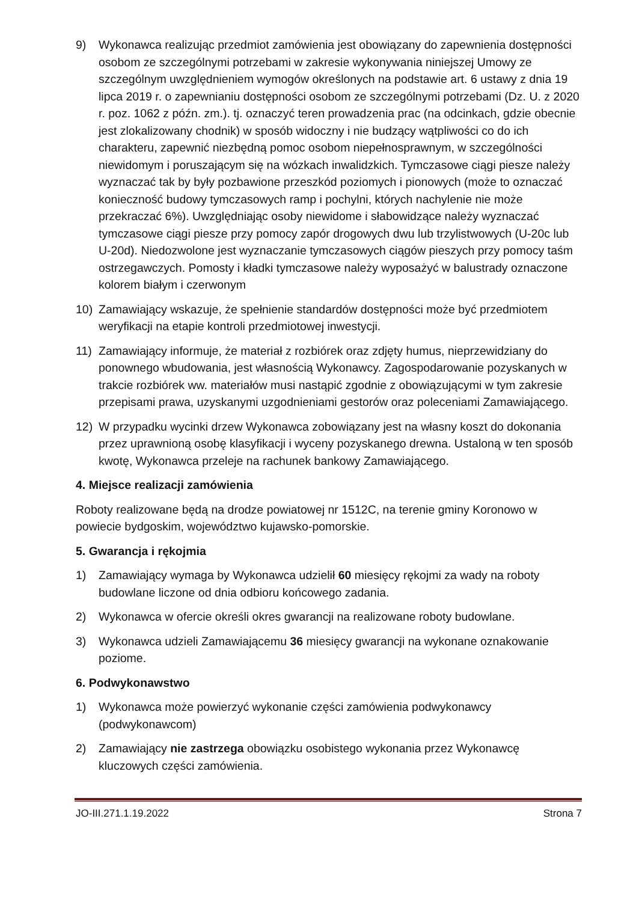9) Wykonawca realizując przedmiot zamówienia jest obowiązany do zapewnienia dostępności osobom ze szczególnymi potrzebami w zakresie wykonywania niniejszej Umowy ze szczególnym uwzględnieniem wymogów określonych na podstawie art. 6 ustawy z dnia 19 lipca 2019 r. o zapewnianiu dostępności osobom ze szczególnymi potrzebami (Dz. U. z 2020 r. poz. 1062 z późn. zm.). tj. oznaczyć teren prowadzenia prac (na odcinkach, gdzie obecnie jest zlokalizowany chodnik) w sposób widoczny i nie budzący wątpliwości co do ich charakteru, zapewnić niezbędną pomoc osobom niepełnosprawnym, w szczególności niewidomym i poruszającym się na wózkach inwalidzkich. Tymczasowe ciągi piesze należy wyznaczać tak by były pozbawione przeszkód poziomych i pionowych (może to oznaczać konieczność budowy tymczasowych ramp i pochylni, których nachylenie nie może przekraczać 6%). Uwzględniając osoby niewidome i słabowidzące należy wyznaczać tymczasowe ciągi piesze przy pomocy zapór drogowych dwu lub trzylistwowych (U-20c lub U-20d). Niedozwolone jest wyznaczanie tymczasowych ciągów pieszych przy pomocy taśm ostrzegawczych. Pomosty i kładki tymczasowe należy wyposażyć w balustrady oznaczone kolorem białym i czerwonym
10) Zamawiający wskazuje, że spełnienie standardów dostępności może być przedmiotem weryfikacji na etapie kontroli przedmiotowej inwestycji.
11) Zamawiający informuje, że materiał z rozbiórek oraz zdjęty humus, nieprzewidziany do ponownego wbudowania, jest własnością Wykonawcy. Zagospodarowanie pozyskanych w trakcie rozbiórek ww. materiałów musi nastąpić zgodnie z obowiązującymi w tym zakresie przepisami prawa, uzyskanymi uzgodnieniami gestorów oraz poleceniami Zamawiającego.
12) W przypadku wycinki drzew Wykonawca zobowiązany jest na własny koszt do dokonania przez uprawnioną osobę klasyfikacji i wyceny pozyskanego drewna. Ustaloną w ten sposób kwotę, Wykonawca przeleje na rachunek bankowy Zamawiającego.
4. Miejsce realizacji zamówienia
Roboty realizowane będą na drodze powiatowej nr 1512C, na terenie gminy Koronowo w powiecie bydgoskim, województwo kujawsko-pomorskie.
5. Gwarancja i rękojmia
1) Zamawiający wymaga by Wykonawca udzielił 60 miesięcy rękojmi za wady na roboty budowlane liczone od dnia odbioru końcowego zadania.
2) Wykonawca w ofercie określi okres gwarancji na realizowane roboty budowlane.
3) Wykonawca udzieli Zamawiającemu 36 miesięcy gwarancji na wykonane oznakowanie poziome.
6. Podwykonawstwo
1) Wykonawca może powierzyć wykonanie części zamówienia podwykonawcy (podwykonawcom)
2) Zamawiający nie zastrzega obowiązku osobistego wykonania przez Wykonawcę kluczowych części zamówienia.
JO-III.271.1.19.2022 Strona 7